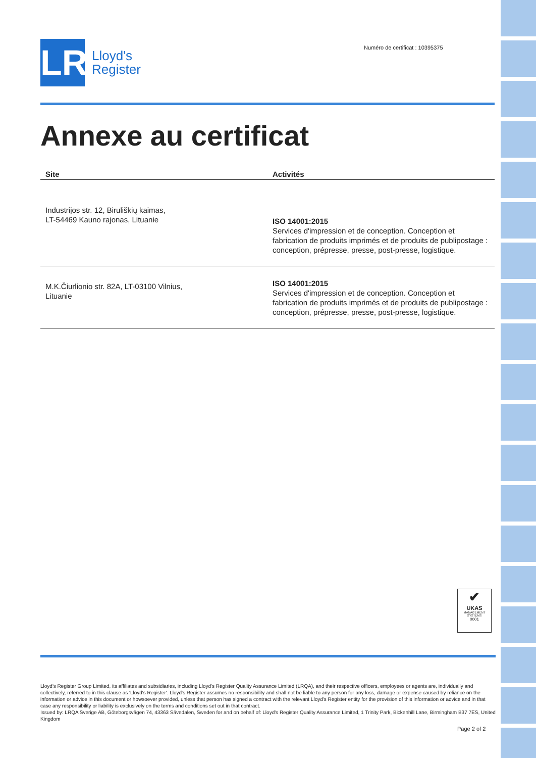Numéro de certificat : 10395375
LR
Lloyd's
Register
Annexe au certificat
| Site | Activités |
| --- | --- |
| Industrijos str. 12, Biruliškių kaimas, LT-54469 Kauno rajonas, Lituanie | ISO 14001:2015 Services d'impression et de conception. Conception et fabrication de produits imprimés et de produits de publipostage : conception, prépresse, presse, post-presse, logistique. |
| M.K.Čiurlionio str. 82A, LT-03100 Vilnius, Lituanie | ISO 14001:2015 Services d'impression et de conception. Conception et fabrication de produits imprimés et de produits de publipostage : conception, prépresse, presse, post-presse, logistique. |
✔
UKAS
MANAGEMENT SYSTEMS
0001
Lloyd's Register Group Limited, its affiliates and subsidiaries, including Lloyd's Register Quality Assurance Limited (LRQA), and their respective officers, employees or agents are, individually and collectively, referred to in this clause as 'Lloyd's Register'. Lloyd's Register assumes no responsibility and shall not be liable to any person for any loss, damage or expense caused by reliance on the information or advice in this document or howsoever provided, unless that person has signed a contract with the relevant Lloyd's Register entity for the provision of this information or advice and in that case any responsibility or liability is exclusively on the terms and conditions set out in that contract.
Issued by: LRQA Sverige AB, Göteborgsvägen 74, 43363 Sävedalen, Sweden for and on behalf of: Lloyd's Register Quality Assurance Limited, 1 Trinity Park, Bickenhill Lane, Birmingham B37 7ES, United Kingdom
Page 2 of 2